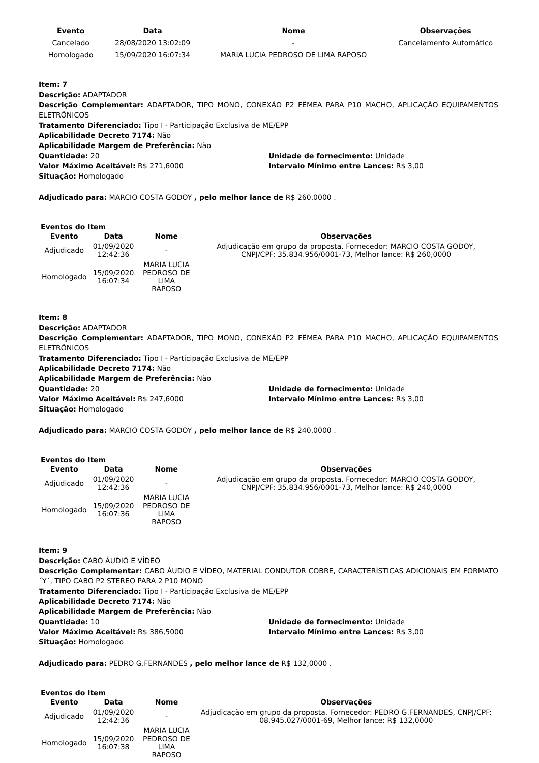| Evento | Data | Nome | Observações |
| --- | --- | --- | --- |
| Cancelado | 28/08/2020 13:02:09 | - | Cancelamento Automático |
| Homologado | 15/09/2020 16:07:34 | MARIA LUCIA PEDROSO DE LIMA RAPOSO | |
Item: 7
Descrição: ADAPTADOR
Descrição Complementar: ADAPTADOR, TIPO MONO, CONEXÃO P2 FÊMEA PARA P10 MACHO, APLICAÇÃO EQUIPAMENTOS ELETRÔNICOS
Tratamento Diferenciado: Tipo I - Participação Exclusiva de ME/EPP
Aplicabilidade Decreto 7174: Não
Aplicabilidade Margem de Preferência: Não
Quantidade: 20 Unidade de fornecimento: Unidade
Valor Máximo Aceitável: R$ 271,6000 Intervalo Mínimo entre Lances: R$ 3,00
Situação: Homologado
Adjudicado para: MARCIO COSTA GODOY , pelo melhor lance de R$ 260,0000 .
Eventos do Item
| Evento | Data | Nome | Observações |
| --- | --- | --- | --- |
| Adjudicado | 01/09/2020 12:42:36 | - | Adjudicação em grupo da proposta. Fornecedor: MARCIO COSTA GODOY, CNPJ/CPF: 35.834.956/0001-73, Melhor lance: R$ 260,0000 |
| Homologado | 15/09/2020 16:07:34 | MARIA LUCIA PEDROSO DE LIMA RAPOSO | |
Item: 8
Descrição: ADAPTADOR
Descrição Complementar: ADAPTADOR, TIPO MONO, CONEXÃO P2 FÊMEA PARA P10 MACHO, APLICAÇÃO EQUIPAMENTOS ELETRÔNICOS
Tratamento Diferenciado: Tipo I - Participação Exclusiva de ME/EPP
Aplicabilidade Decreto 7174: Não
Aplicabilidade Margem de Preferência: Não
Quantidade: 20 Unidade de fornecimento: Unidade
Valor Máximo Aceitável: R$ 247,6000 Intervalo Mínimo entre Lances: R$ 3,00
Situação: Homologado
Adjudicado para: MARCIO COSTA GODOY , pelo melhor lance de R$ 240,0000 .
Eventos do Item
| Evento | Data | Nome | Observações |
| --- | --- | --- | --- |
| Adjudicado | 01/09/2020 12:42:36 | - | Adjudicação em grupo da proposta. Fornecedor: MARCIO COSTA GODOY, CNPJ/CPF: 35.834.956/0001-73, Melhor lance: R$ 240,0000 |
| Homologado | 15/09/2020 16:07:36 | MARIA LUCIA PEDROSO DE LIMA RAPOSO | |
Item: 9
Descrição: CABO ÁUDIO E VÍDEO
Descrição Complementar: CABO ÁUDIO E VÍDEO, MATERIAL CONDUTOR COBRE, CARACTERÍSTICAS ADICIONAIS EM FORMATO ´Y´, TIPO CABO P2 STEREO PARA 2 P10 MONO
Tratamento Diferenciado: Tipo I - Participação Exclusiva de ME/EPP
Aplicabilidade Decreto 7174: Não
Aplicabilidade Margem de Preferência: Não
Quantidade: 10 Unidade de fornecimento: Unidade
Valor Máximo Aceitável: R$ 386,5000 Intervalo Mínimo entre Lances: R$ 3,00
Situação: Homologado
Adjudicado para: PEDRO G.FERNANDES , pelo melhor lance de R$ 132,0000 .
Eventos do Item
| Evento | Data | Nome | Observações |
| --- | --- | --- | --- |
| Adjudicado | 01/09/2020 12:42:36 | - | Adjudicação em grupo da proposta. Fornecedor: PEDRO G.FERNANDES, CNPJ/CPF: 08.945.027/0001-69, Melhor lance: R$ 132,0000 |
| Homologado | 15/09/2020 16:07:38 | MARIA LUCIA PEDROSO DE LIMA RAPOSO | |